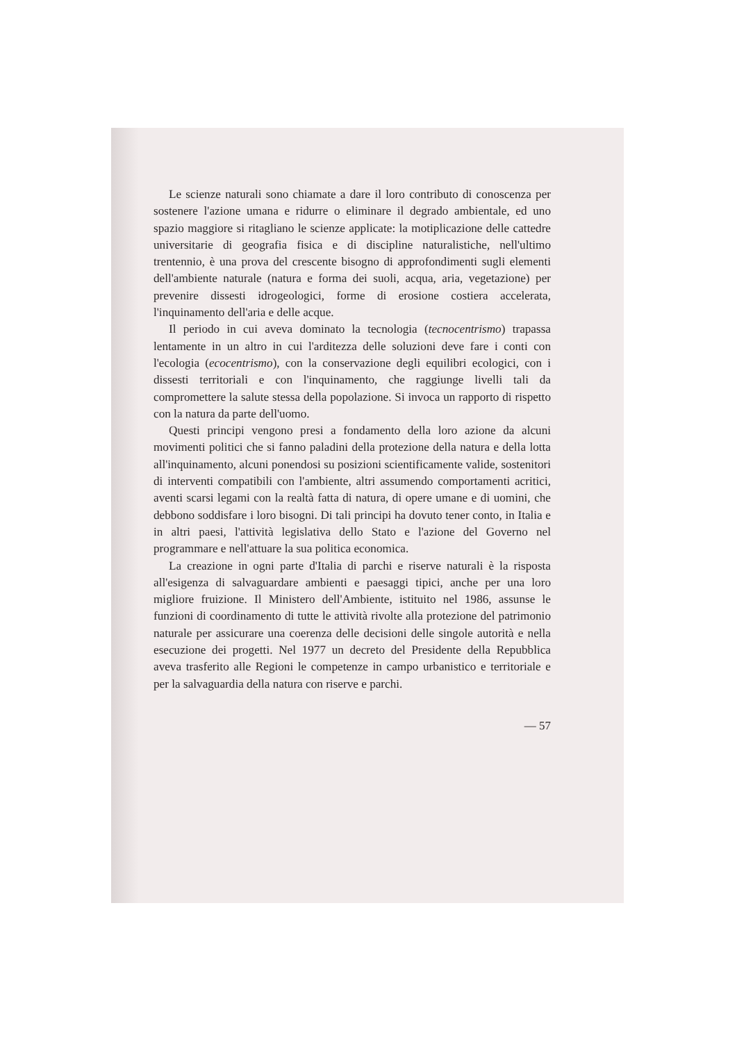Le scienze naturali sono chiamate a dare il loro contributo di conoscenza per sostenere l'azione umana e ridurre o eliminare il degrado ambientale, ed uno spazio maggiore si ritagliano le scienze applicate: la motiplicazione delle cattedre universitarie di geografia fisica e di discipline naturalistiche, nell'ultimo trentennio, è una prova del crescente bisogno di approfondimenti sugli elementi dell'ambiente naturale (natura e forma dei suoli, acqua, aria, vegetazione) per prevenire dissesti idrogeologici, forme di erosione costiera accelerata, l'inquinamento dell'aria e delle acque.
Il periodo in cui aveva dominato la tecnologia (tecnocentrismo) trapassa lentamente in un altro in cui l'arditezza delle soluzioni deve fare i conti con l'ecologia (ecocentrismo), con la conservazione degli equilibri ecologici, con i dissesti territoriali e con l'inquinamento, che raggiunge livelli tali da compromettere la salute stessa della popolazione. Si invoca un rapporto di rispetto con la natura da parte dell'uomo.
Questi principi vengono presi a fondamento della loro azione da alcuni movimenti politici che si fanno paladini della protezione della natura e della lotta all'inquinamento, alcuni ponendosi su posizioni scientificamente valide, sostenitori di interventi compatibili con l'ambiente, altri assumendo comportamenti acritici, aventi scarsi legami con la realtà fatta di natura, di opere umane e di uomini, che debbono soddisfare i loro bisogni. Di tali principi ha dovuto tener conto, in Italia e in altri paesi, l'attività legislativa dello Stato e l'azione del Governo nel programmare e nell'attuare la sua politica economica.
La creazione in ogni parte d'Italia di parchi e riserve naturali è la risposta all'esigenza di salvaguardare ambienti e paesaggi tipici, anche per una loro migliore fruizione. Il Ministero dell'Ambiente, istituito nel 1986, assunse le funzioni di coordinamento di tutte le attività rivolte alla protezione del patrimonio naturale per assicurare una coerenza delle decisioni delle singole autorità e nella esecuzione dei progetti. Nel 1977 un decreto del Presidente della Repubblica aveva trasferito alle Regioni le competenze in campo urbanistico e territoriale e per la salvaguardia della natura con riserve e parchi.
— 57